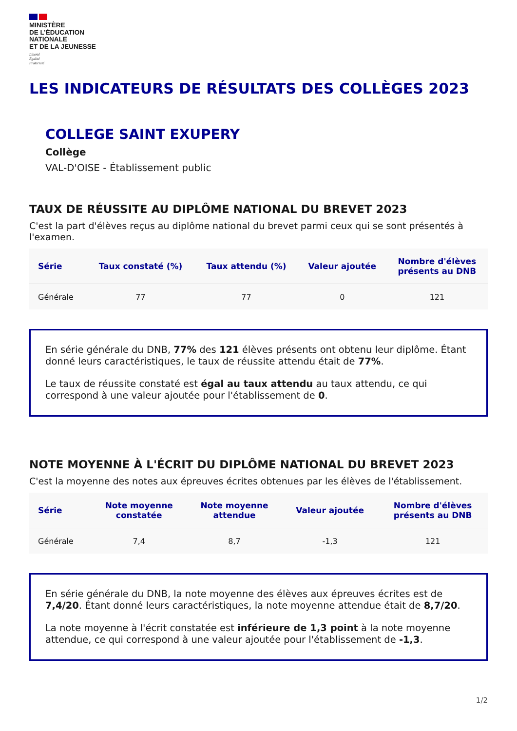MINISTÈRE
DE L’ÉDUCATION
NATIONALE
ET DE LA JEUNESSE
Liberté
Égalité
Fraternité
LES INDICATEURS DE RÉSULTATS DES COLLÈGES 2023
COLLEGE SAINT EXUPERY
Collège
VAL-D'OISE - Établissement public
TAUX DE RÉUSSITE AU DIPLÔME NATIONAL DU BREVET 2023
C'est la part d'élèves reçus au diplôme national du brevet parmi ceux qui se sont présentés à l'examen.
| Série | Taux constaté (%) | Taux attendu (%) | Valeur ajoutée | Nombre d'élèves présents au DNB |
| --- | --- | --- | --- | --- |
| Générale | 77 | 77 | 0 | 121 |
En série générale du DNB, 77% des 121 élèves présents ont obtenu leur diplôme. Étant donné leurs caractéristiques, le taux de réussite attendu était de 77%.
Le taux de réussite constaté est égal au taux attendu au taux attendu, ce qui correspond à une valeur ajoutée pour l'établissement de 0.
NOTE MOYENNE À L'ÉCRIT DU DIPLÔME NATIONAL DU BREVET 2023
C'est la moyenne des notes aux épreuves écrites obtenues par les élèves de l'établissement.
| Série | Note moyenne constatée | Note moyenne attendue | Valeur ajoutée | Nombre d'élèves présents au DNB |
| --- | --- | --- | --- | --- |
| Générale | 7,4 | 8,7 | -1,3 | 121 |
En série générale du DNB, la note moyenne des élèves aux épreuves écrites est de 7,4/20. Étant donné leurs caractéristiques, la note moyenne attendue était de 8,7/20.
La note moyenne à l'écrit constatée est inférieure de 1,3 point à la note moyenne attendue, ce qui correspond à une valeur ajoutée pour l'établissement de -1,3.
1/2